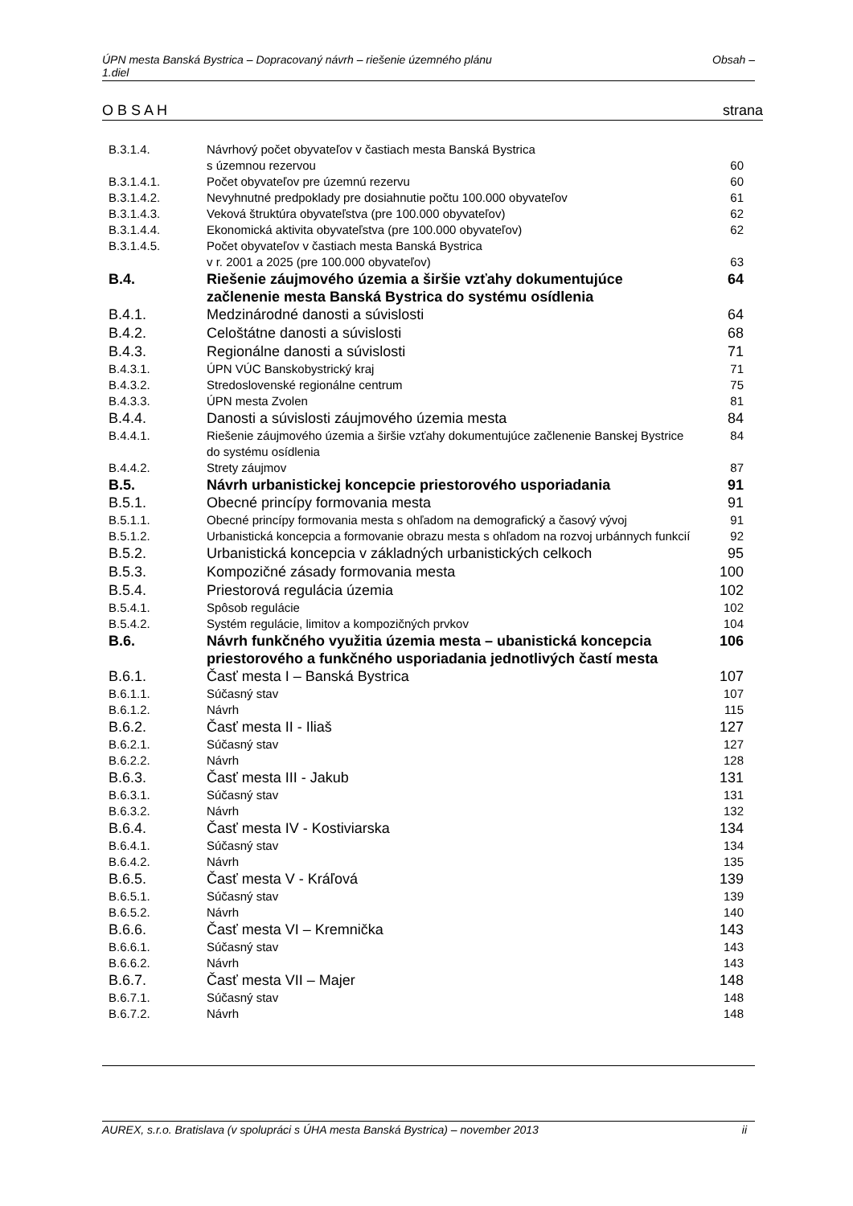ÚPN mesta Banská Bystrica – Dopracovaný návrh – riešenie územného plánu
1.diel Obsah –
O B S A H strana
| B.3.1.4. | Návrhový počet obyvateľov v častiach mesta Banská Bystrica s územnou rezervou | 60 |
| B.3.1.4.1. | Počet obyvateľov pre územnú rezervu | 60 |
| B.3.1.4.2. | Nevyhnutné predpoklady pre dosiahnutie počtu 100.000 obyvateľov | 61 |
| B.3.1.4.3. | Veková štruktúra obyvateľstva (pre 100.000 obyvateľov) | 62 |
| B.3.1.4.4. | Ekonomická aktivita obyvateľstva (pre 100.000 obyvateľov) | 62 |
| B.3.1.4.5. | Počet obyvateľov v častiach mesta Banská Bystrica v r. 2001 a 2025 (pre 100.000 obyvateľov) | 63 |
| B.4. | Riešenie záujmového územia a širšie vzťahy dokumentujúce začlenenie mesta Banská Bystrica do systému osídlenia | 64 |
| B.4.1. | Medzinárodné danosti a súvislosti | 64 |
| B.4.2. | Celoštátne danosti a súvislosti | 68 |
| B.4.3. | Regionálne danosti a súvislosti | 71 |
| B.4.3.1. | ÚPN VÚC Banskobystrický kraj | 71 |
| B.4.3.2. | Stredoslovenské regionálne centrum | 75 |
| B.4.3.3. | ÚPN mesta Zvolen | 81 |
| B.4.4. | Danosti a súvislosti záujmového územia mesta | 84 |
| B.4.4.1. | Riešenie záujmového územia a širšie vzťahy dokumentujúce začlenenie Banskej Bystrice do systému osídlenia | 84 |
| B.4.4.2. | Strety záujmov | 87 |
| B.5. | Návrh urbanistickej koncepcie priestorového usporiadania | 91 |
| B.5.1. | Obecné princípy formovania mesta | 91 |
| B.5.1.1. | Obecné princípy formovania mesta s ohľadom na demografický a časový vývoj | 91 |
| B.5.1.2. | Urbanistická koncepcia a formovanie obrazu mesta s ohľadom na rozvoj urbánnych funkcií | 92 |
| B.5.2. | Urbanistická koncepcia v základných urbanistických celkoch | 95 |
| B.5.3. | Kompozičné zásady formovania mesta | 100 |
| B.5.4. | Priestorová regulácia územia | 102 |
| B.5.4.1. | Spôsob regulácie | 102 |
| B.5.4.2. | Systém regulácie, limitov a kompozičných prvkov | 104 |
| B.6. | Návrh funkčného využitia územia mesta – ubanistická koncepcia priestorového a funkčného usporiadania jednotlivých častí mesta | 106 |
| B.6.1. | Časť mesta I – Banská Bystrica | 107 |
| B.6.1.1. | Súčasný stav | 107 |
| B.6.1.2. | Návrh | 115 |
| B.6.2. | Časť mesta II - Iliaš | 127 |
| B.6.2.1. | Súčasný stav | 127 |
| B.6.2.2. | Návrh | 128 |
| B.6.3. | Časť mesta III - Jakub | 131 |
| B.6.3.1. | Súčasný stav | 131 |
| B.6.3.2. | Návrh | 132 |
| B.6.4. | Časť mesta IV - Kostiviarska | 134 |
| B.6.4.1. | Súčasný stav | 134 |
| B.6.4.2. | Návrh | 135 |
| B.6.5. | Časť mesta V - Kráľová | 139 |
| B.6.5.1. | Súčasný stav | 139 |
| B.6.5.2. | Návrh | 140 |
| B.6.6. | Časť mesta VI – Kremnička | 143 |
| B.6.6.1. | Súčasný stav | 143 |
| B.6.6.2. | Návrh | 143 |
| B.6.7. | Časť mesta VII – Majer | 148 |
| B.6.7.1. | Súčasný stav | 148 |
| B.6.7.2. | Návrh | 148 |
AUREX, s.r.o. Bratislava (v spolupráci s ÚHA mesta Banská Bystrica) – november 2013 ii